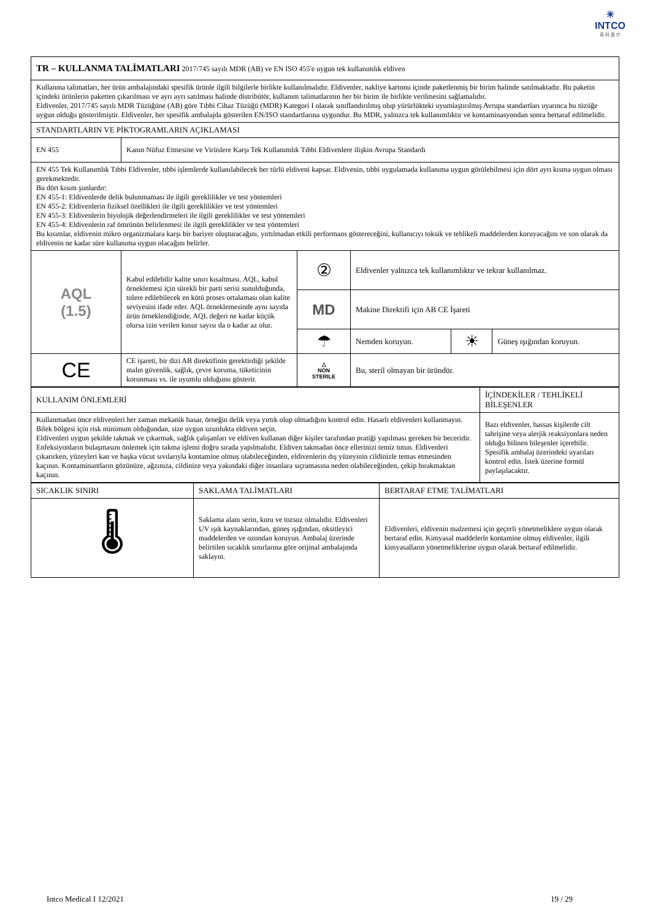☀
INTCO
英 科 医 疗
| TR – KULLANMA TALİMATLARI 2017/745 sayılı MDR (AB) ve EN ISO 455'e uygun tek kullanımlık eldiven | | | | | |
| Kullanma talimatları, her ürün ambalajındaki spesifik ürünle ilgili bilgilerle birlikte kullanılmalıdır. Eldivenler, nakliye kartonu içinde paketlenmiş bir birim halinde satılmaktadır. Bu paketin içindeki ürünlerin paketten çıkarılması ve ayrı ayrı satılması halinde distribütör, kullanım talimatlarının her bir birim ile birlikte verilmesini sağlamalıdır. Eldivenler, 2017/745 sayılı MDR Tüzüğüne (AB) göre Tıbbi Cihaz Tüzüğü (MDR) Kategori I olarak sınıflandırılmış olup yürürlükteki uyumlaştırılmış Avrupa standartları uyarınca bu tüzüğe uygun olduğu gösterilmiştir. Eldivenler, her spesifik ambalajda gösterilen EN/ISO standartlarına uygundur. Bu MDR, yalnızca tek kullanımlıktır ve kontaminasyondan sonra bertaraf edilmelidir. | | | | | |
| STANDARTLARIN VE PİKTOGRAMLARIN AÇIKLAMASI | | | | | |
| EN 455 | Kanın Nüfuz Etmesine ve Virüslere Karşı Tek Kullanımlık Tıbbi Eldivenlere ilişkin Avrupa Standardı | | | | |
| EN 455 Tek Kullanımlık Tıbbi Eldivenler, tıbbi işlemlerde kullanılabilecek her türlü eldiveni kapsar. Eldivenin, tıbbi uygulamada kullanıma uygun görülebilmesi için dört ayrı kısma uygun olması gerekmektedir. Bu dört kısım şunlardır: EN 455-1: Eldivenlerde delik bulunmaması ile ilgili gereklilikler ve test yöntemleri EN 455-2: Eldivenlerin fiziksel özellikleri ile ilgili gereklilikler ve test yöntemleri EN 455-3: Eldivenlerin biyolojik değerlendirmeleri ile ilgili gereklilikler ve test yöntemleri EN 455-4: Eldivenlerin raf ömrünün belirlenmesi ile ilgili gereklilikler ve test yöntemleri Bu kısımlar, eldivenin mikro organizmalara karşı bir bariyer oluşturacağını, yırtılmadan etkili performans göstereceğini, kullanıcıyı toksik ve tehlikeli maddelerden koruyacağını ve son olarak da eldivenin ne kadar süre kullanıma uygun olacağını belirler. | | | | | |
| AQL (1.5) | Kabul edilebilir kalite sınırı kısaltması. AQL, kabul örneklemesi için sürekli bir parti serisi sunulduğunda, tolere edilebilecek en kötü proses ortalaması olan kalite seviyesini ifade eder. AQL örneklemesinde aynı sayıda ürün örneklendiğinde, AQL değeri ne kadar küçük olursa izin verilen kusur sayısı da o kadar az olur. | ② | Eldivenler yalnızca tek kullanımlıktır ve tekrar kullanılmaz. | | |
| | | MD | Makine Direktifi için AB CE İşareti | | |
| | | ☂ | Nemden koruyun. | ☀ | Güneş ışığından koruyun. |
| CE | CE işareti, bir dizi AB direktifinin gerektirdiği şekilde malın güvenlik, sağlık, çevre koruma, tüketicinin korunması vs. ile uyumlu olduğunu gösterir. | △ NON STERILE | Bu, steril olmayan bir üründür. | | |
| KULLANIM ÖNLEMLERİ | İÇİNDEKİLER / TEHLİKELİ BİLEŞENLER |
| Kullanmadan önce eldivenleri her zaman mekanik hasar, örneğin delik veya yırtık olup olmadığını kontrol edin. Hasarlı eldivenleri kullanmayın. Bilek bölgesi için risk minimum olduğundan, size uygun uzunlukta eldiven seçin. Eldivenleri uygun şekilde takmak ve çıkarmak, sağlık çalışanları ve eldiven kullanan diğer kişiler tarafından pratiği yapılması gereken bir beceridir. Enfeksiyonların bulaşmasını önlemek için takma işlemi doğru sırada yapılmalıdır. Eldiven takmadan önce ellerinizi temiz tutun. Eldivenleri çıkarırken, yüzeyleri kan ve başka vücut sıvılarıyla kontamine olmuş olabileceğinden, eldivenlerin dış yüzeyinin cildinizle temas etmesinden kaçının. Kontaminantların gözünüze, ağzınıza, cildinize veya yakındaki diğer insanlara sıçramasına neden olabileceğinden, çekip bırakmaktan kaçının. | Bazı eldivenler, hassas kişilerde cilt tahrişine veya alerjik reaksiyonlara neden olduğu bilinen bileşenler içerebilir. Spesifik ambalaj üzerindeki uyarıları kontrol edin. İstek üzerine formül paylaşılacaktır. |
| SICAKLIK SINIRI | SAKLAMA TALİMATLARI | BERTARAF ETME TALİMATLARI |
| 🌡 | Saklama alanı serin, kuru ve tozsuz olmalıdır. Eldivenleri UV ışık kaynaklarından, güneş ışığından, oksitleyici maddelerden ve ozondan koruyun. Ambalaj üzerinde belirtilen sıcaklık sınırlarına göre orijinal ambalajında saklayın. | Eldivenleri, eldivenin malzemesi için geçerli yönetmeliklere uygun olarak bertaraf edin. Kimyasal maddelerle kontamine olmuş eldivenler, ilgili kimyasalların yönetmeliklerine uygun olarak bertaraf edilmelidir. |
Intco Medical I 12/2021 19 / 29